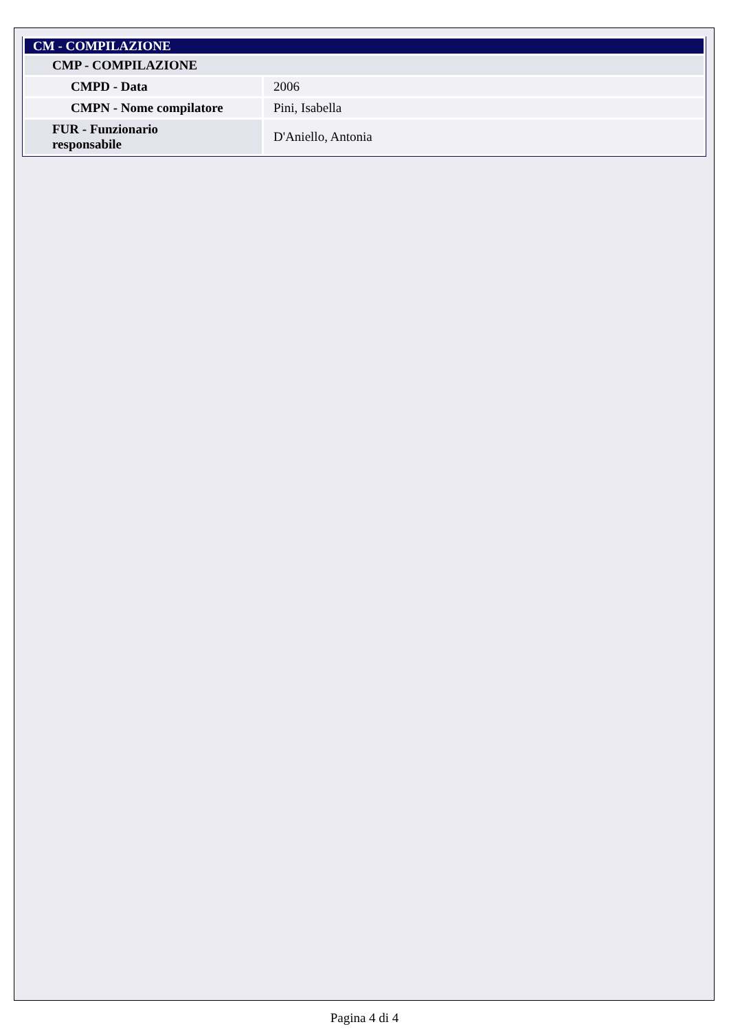| CM - COMPILAZIONE | |
| --- | --- |
| CMP - COMPILAZIONE | |
| CMPD - Data | 2006 |
| CMPN - Nome compilatore | Pini, Isabella |
| FUR - Funzionario responsabile | D'Aniello, Antonia |
Pagina 4 di 4